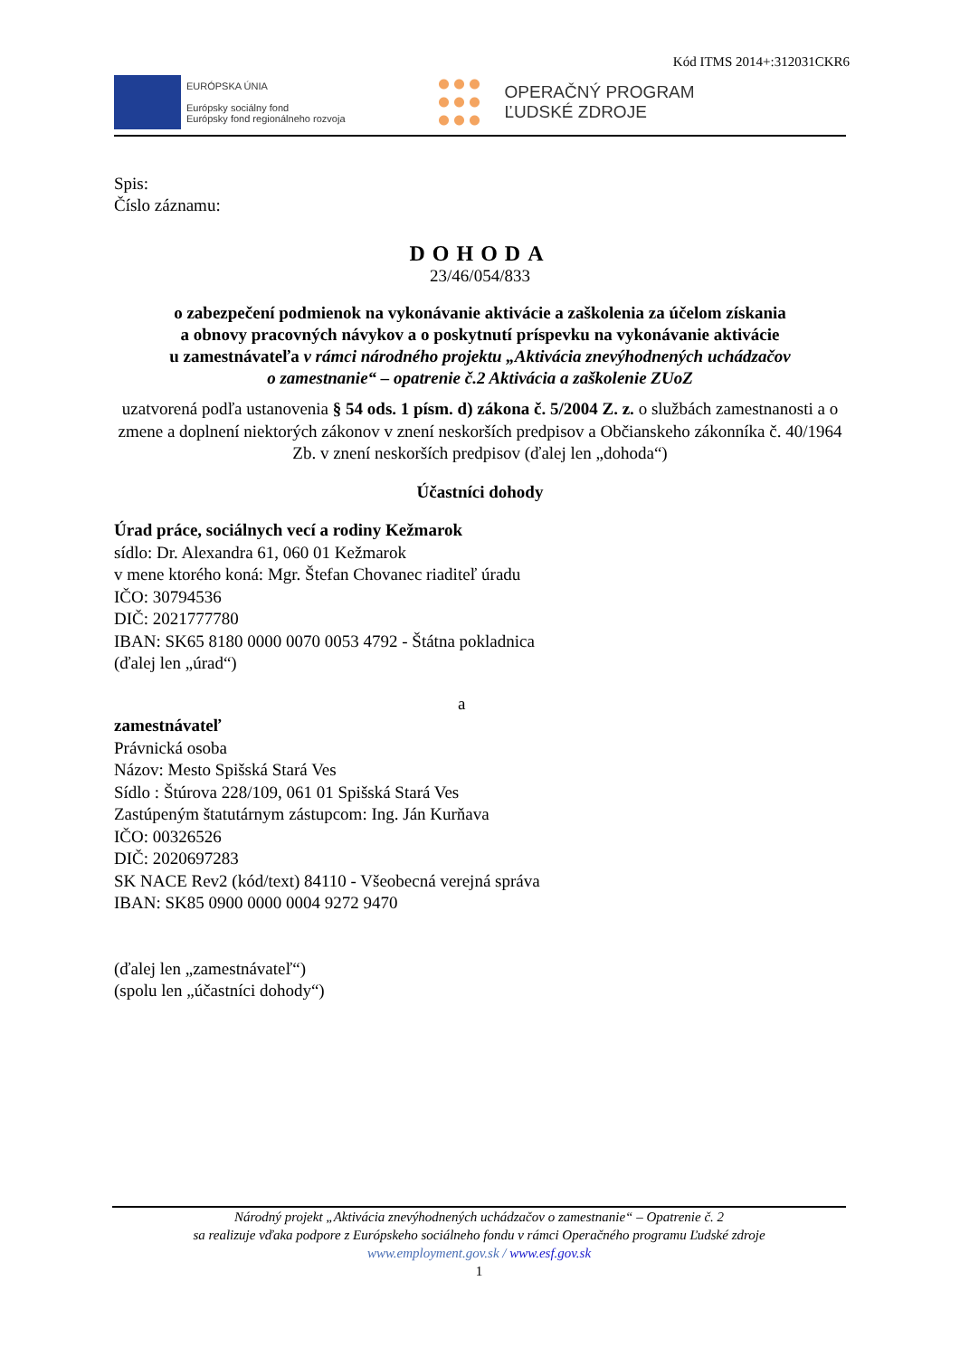Kód ITMS 2014+:312031CKR6
EURÓPSKA ÚNIA
Európsky sociálny fond
Európsky fond regionálneho rozvoja
OPERAČNÝ PROGRAM
ĽUDSKÉ ZDROJE
Spis:
Číslo záznamu:
DOHODA
23/46/054/833
o zabezpečení podmienok na vykonávanie aktivácie a zaškolenia za účelom získania
a obnovy pracovných návykov a o poskytnutí príspevku na vykonávanie aktivácie
u zamestnávateľa v rámci národného projektu „Aktivácia znevýhodnených uchádzačov
o zamestnanie“ – opatrenie č.2 Aktivácia a zaškolenie ZUoZ
uzatvorená podľa ustanovenia § 54 ods. 1 písm. d) zákona č. 5/2004 Z. z. o službách zamestnanosti a o zmene a doplnení niektorých zákonov v znení neskorších predpisov a Občianskeho zákonníka č. 40/1964 Zb. v znení neskorších predpisov (ďalej len „dohoda“)
Účastníci dohody
Úrad práce, sociálnych vecí a rodiny Kežmarok
sídlo: Dr. Alexandra 61, 060 01 Kežmarok
v mene ktorého koná: Mgr. Štefan Chovanec riaditeľ úradu
IČO: 30794536
DIČ: 2021777780
IBAN: SK65 8180 0000 0070 0053 4792 - Štátna pokladnica
(ďalej len „úrad“)
a
zamestnávateľ
Právnická osoba
Názov: Mesto Spišská Stará Ves
Sídlo : Štúrova 228/109, 061 01 Spišská Stará Ves
Zastúpeným štatutárnym zástupcom: Ing. Ján Kurňava
IČO: 00326526
DIČ: 2020697283
SK NACE Rev2 (kód/text) 84110 - Všeobecná verejná správa
IBAN: SK85 0900 0000 0004 9272 9470
(ďalej len „zamestnávateľ“)
(spolu len „účastníci dohody“)
Národný projekt „Aktivácia znevýhodnených uchádzačov o zamestnanie“ – Opatrenie č. 2
sa realizuje vďaka podpore z Európskeho sociálneho fondu v rámci Operačného programu Ľudské zdroje
www.employment.gov.sk / www.esf.gov.sk
1